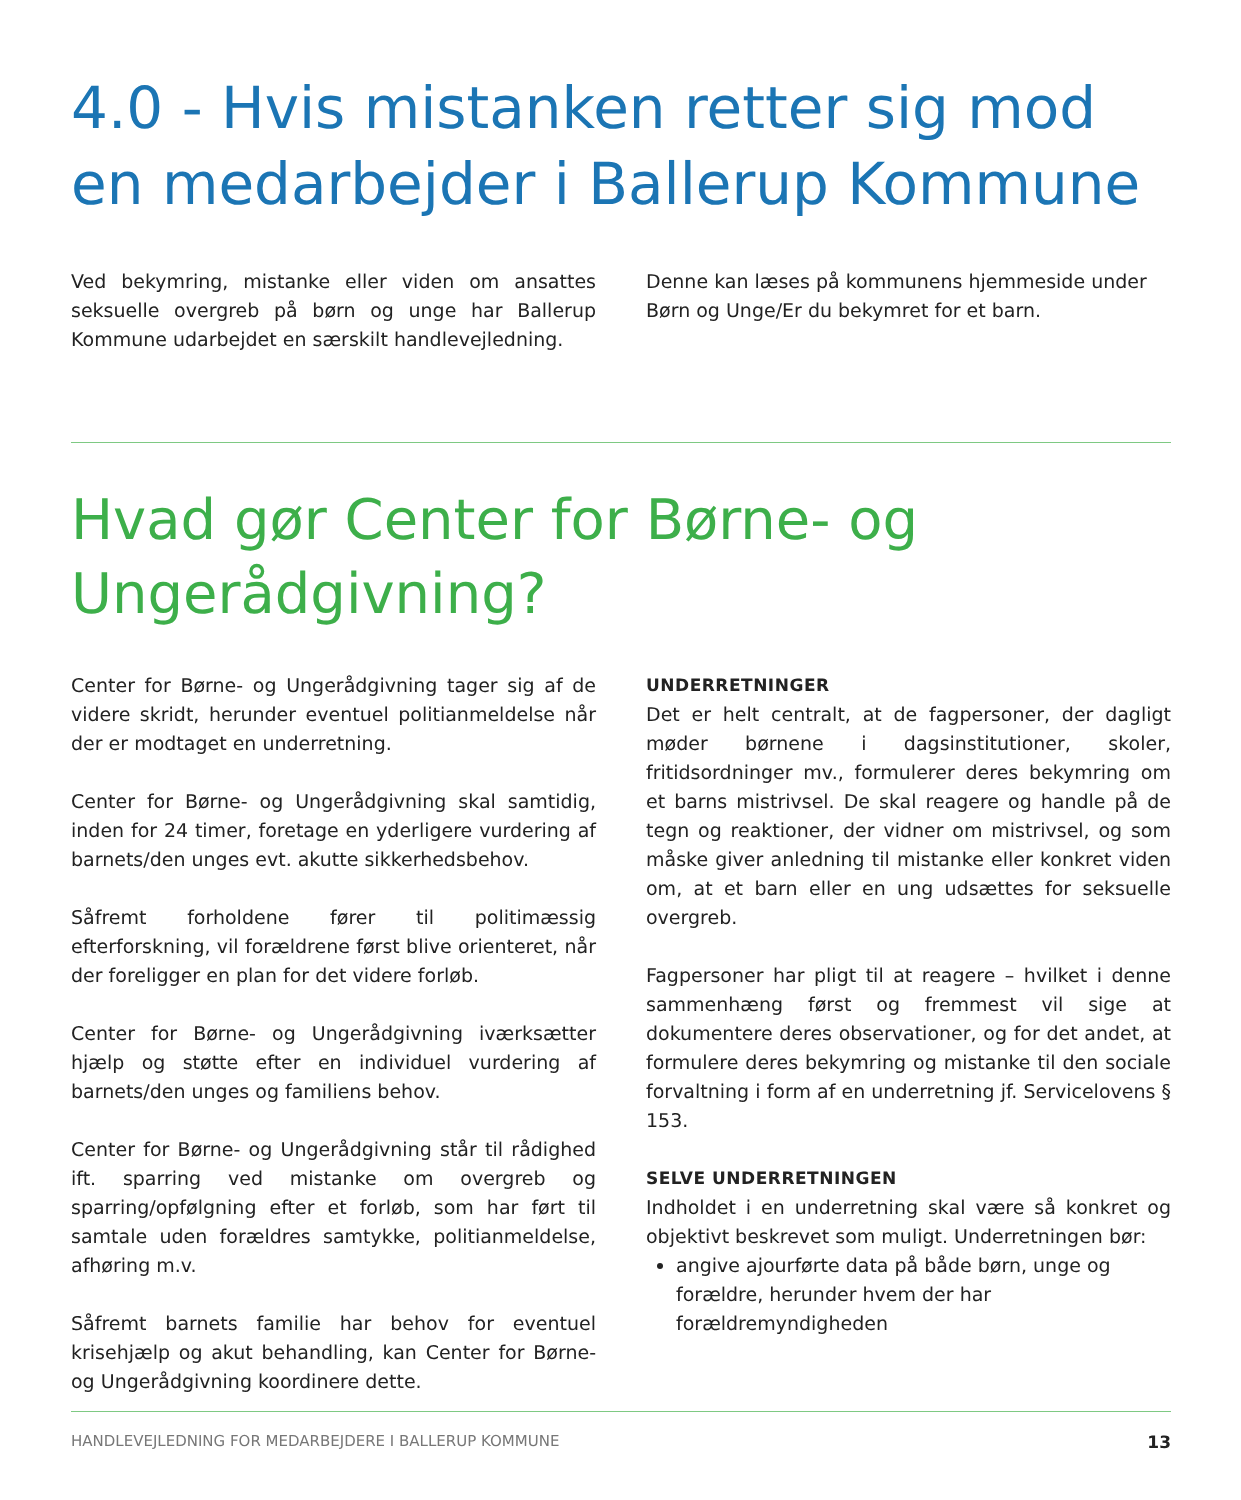4.0 - Hvis mistanken retter sig mod en medarbejder i Ballerup Kommune
Ved bekymring, mistanke eller viden om ansattes seksuelle overgreb på børn og unge har Ballerup Kommune udarbejdet en særskilt handlevejledning.
Denne kan læses på kommunens hjemmeside under Børn og Unge/Er du bekymret for et barn.
Hvad gør Center for Børne- og Ungerådgivning?
Center for Børne- og Ungerådgivning tager sig af de videre skridt, herunder eventuel politianmeldelse når der er modtaget en underretning.
Center for Børne- og Ungerådgivning skal samtidig, inden for 24 timer, foretage en yderligere vurdering af barnets/den unges evt. akutte sikkerhedsbehov.
Såfremt forholdene fører til politimæssig efterforskning, vil forældrene først blive orienteret, når der foreligger en plan for det videre forløb.
Center for Børne- og Ungerådgivning iværksætter hjælp og støtte efter en individuel vurdering af barnets/den unges og familiens behov.
Center for Børne- og Ungerådgivning står til rådighed ift. sparring ved mistanke om overgreb og sparring/opfølgning efter et forløb, som har ført til samtale uden forældres samtykke, politianmeldelse, afhøring m.v.
Såfremt barnets familie har behov for eventuel krisehjælp og akut behandling, kan Center for Børne- og Ungerådgivning koordinere dette.
UNDERRETNINGER
Det er helt centralt, at de fagpersoner, der dagligt møder børnene i dagsinstitutioner, skoler, fritidsordninger mv., formulerer deres bekymring om et barns mistrivsel. De skal reagere og handle på de tegn og reaktioner, der vidner om mistrivsel, og som måske giver anledning til mistanke eller konkret viden om, at et barn eller en ung udsættes for seksuelle overgreb.
Fagpersoner har pligt til at reagere – hvilket i denne sammenhæng først og fremmest vil sige at dokumentere deres observationer, og for det andet, at formulere deres bekymring og mistanke til den sociale forvaltning i form af en underretning jf. Servicelovens § 153.
SELVE UNDERRETNINGEN
Indholdet i en underretning skal være så konkret og objektivt beskrevet som muligt. Underretningen bør:
angive ajourførte data på både børn, unge og forældre, herunder hvem der har forældremyndigheden
HANDLEVEJLEDNING FOR MEDARBEJDERE I BALLERUP KOMMUNE 13